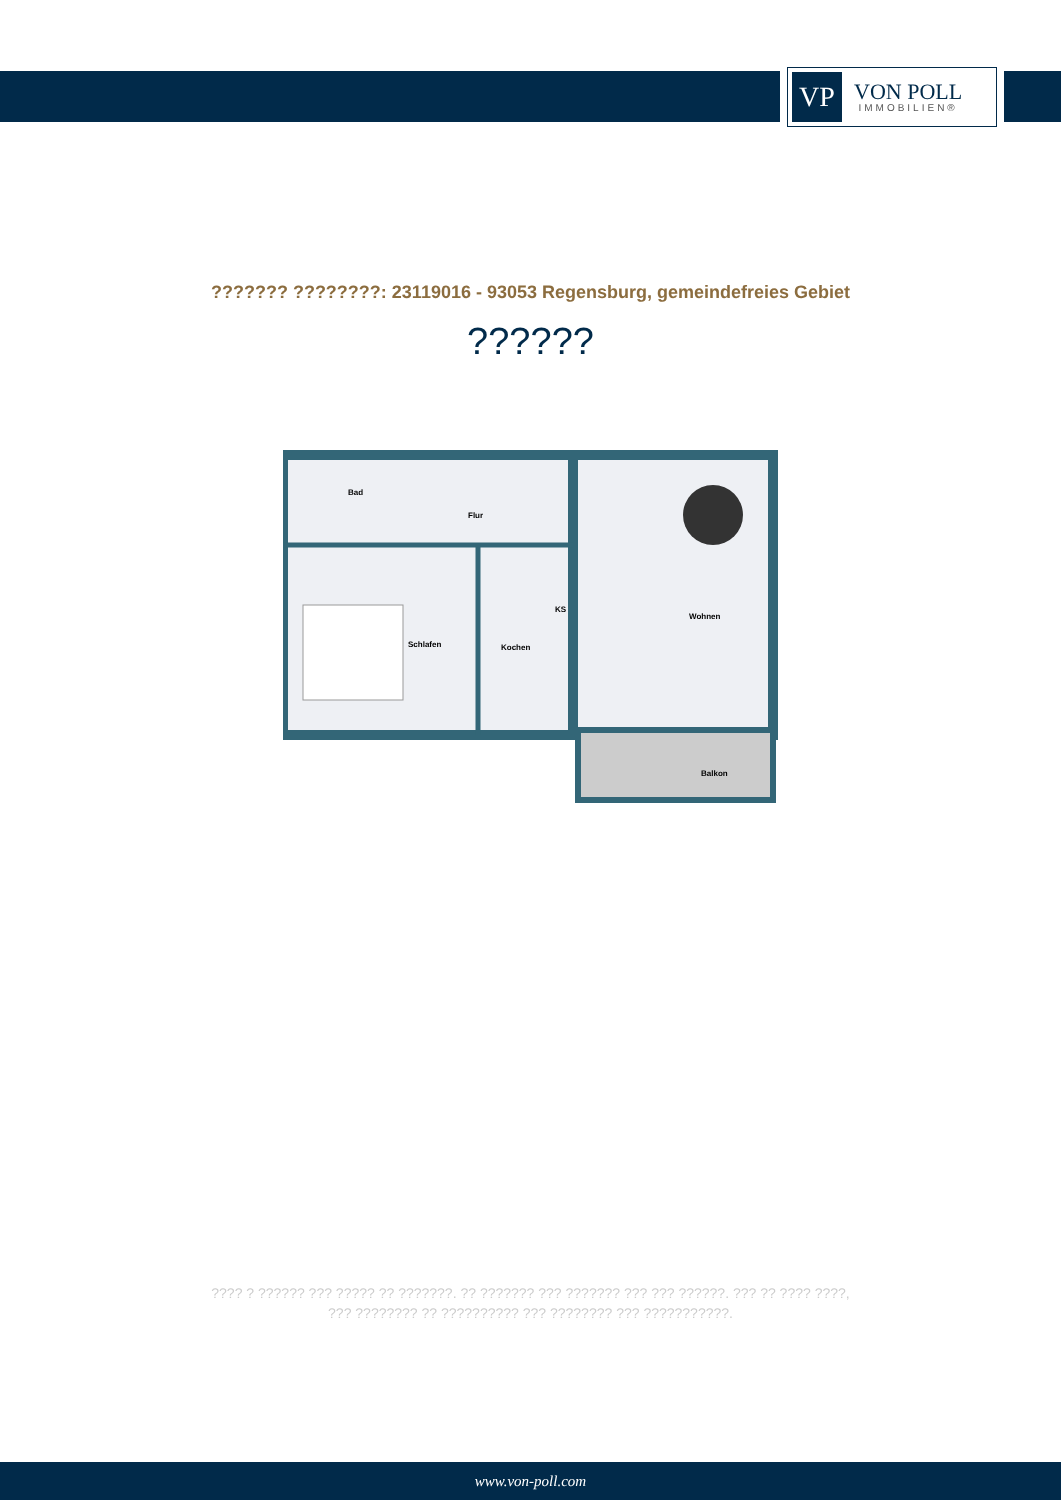VP
VON POLL
IMMOBILIEN®
??????? ????????: 23119016 - 93053 Regensburg, gemeindefreies Gebiet
??????
Bad
Flur
Schlafen
Kochen
KS
Wohnen
Balkon
???? ? ?????? ??? ????? ?? ???????. ?? ??????? ??? ??????? ??? ??? ??????. ??? ?? ???? ????, ??? ???????? ?? ?????????? ??? ???????? ??? ???????????.
www.von-poll.com